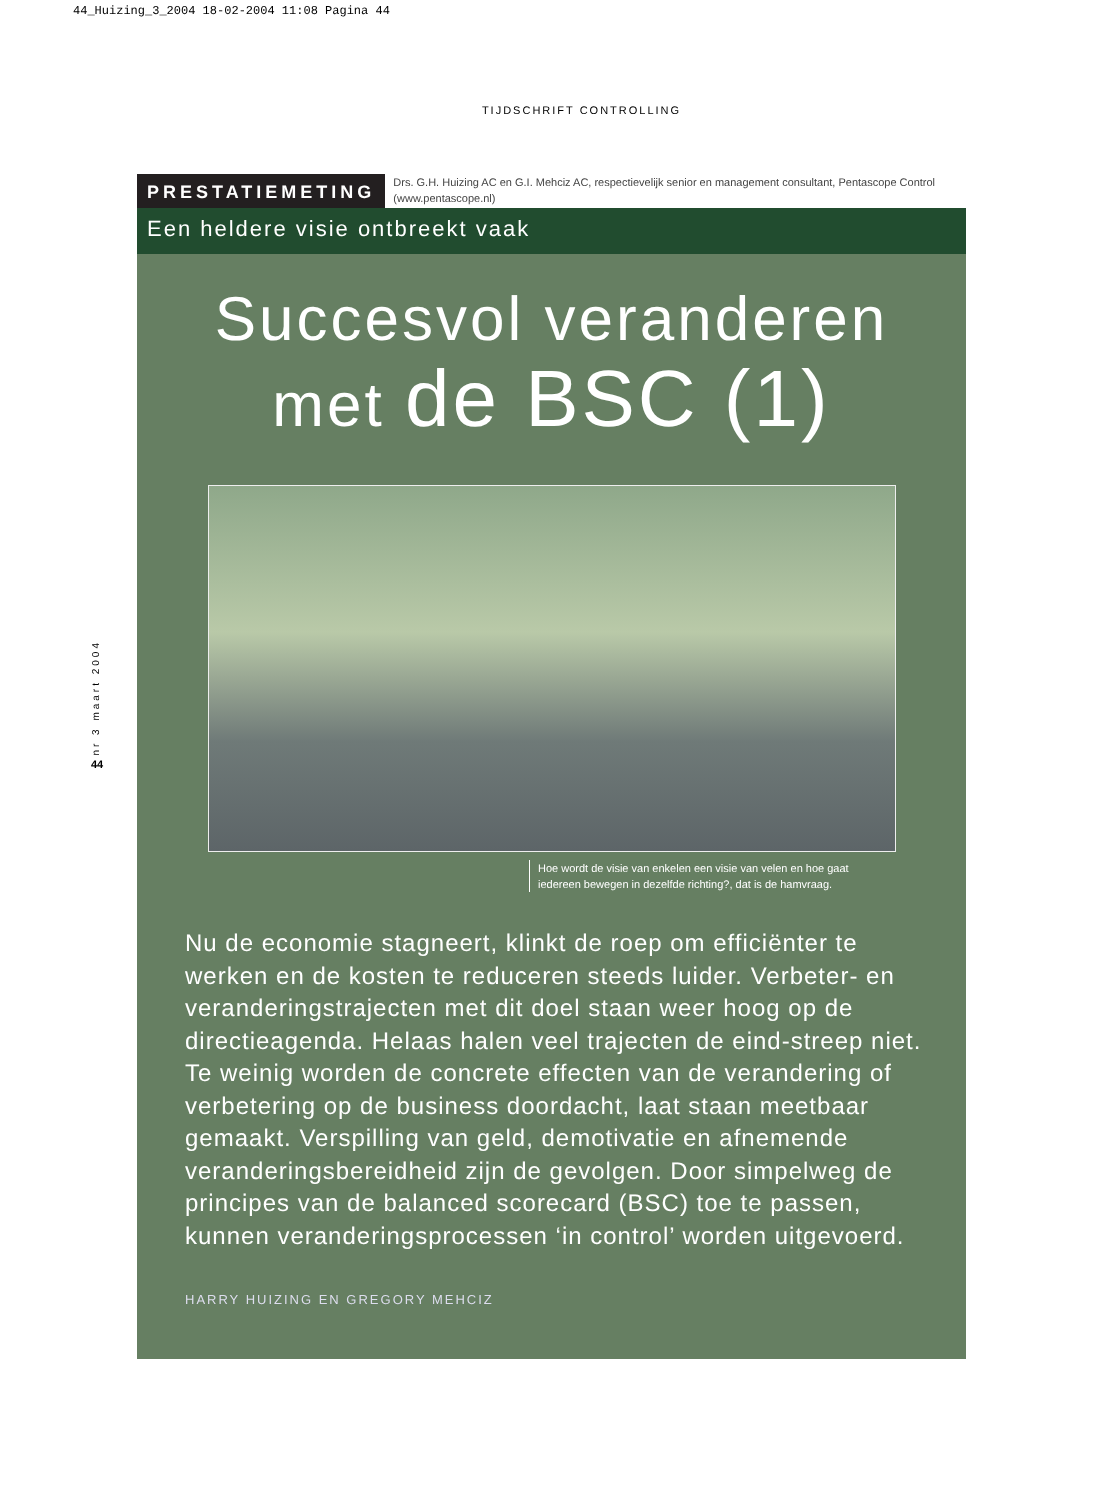44_Huizing_3_2004 18-02-2004 11:08 Pagina 44
TIJDSCHRIFT CONTROLLING
PRESTATIEMETING
Drs. G.H. Huizing AC en G.I. Mehciz AC, respectievelijk senior en management consultant, Pentascope Control (www.pentascope.nl)
Een heldere visie ontbreekt vaak
Succesvol veranderen
met de BSC (1)
Hoe wordt de visie van enkelen een visie van velen en hoe gaat iedereen bewegen in dezelfde richting?, dat is de hamvraag.
Nu de economie stagneert, klinkt de roep om efficiënter te werken en de kosten te reduceren steeds luider. Verbeter- en veranderingstrajecten met dit doel staan weer hoog op de directieagenda. Helaas halen veel trajecten de eind-streep niet. Te weinig worden de concrete effecten van de verandering of verbetering op de business doordacht, laat staan meetbaar gemaakt. Verspilling van geld, demotivatie en afnemende veranderingsbereidheid zijn de gevolgen. Door simpelweg de principes van de balanced scorecard (BSC) toe te passen, kunnen veranderingsprocessen ‘in control’ worden uitgevoerd.
HARRY HUIZING EN GREGORY MEHCIZ
nr 3 maart 2004
44